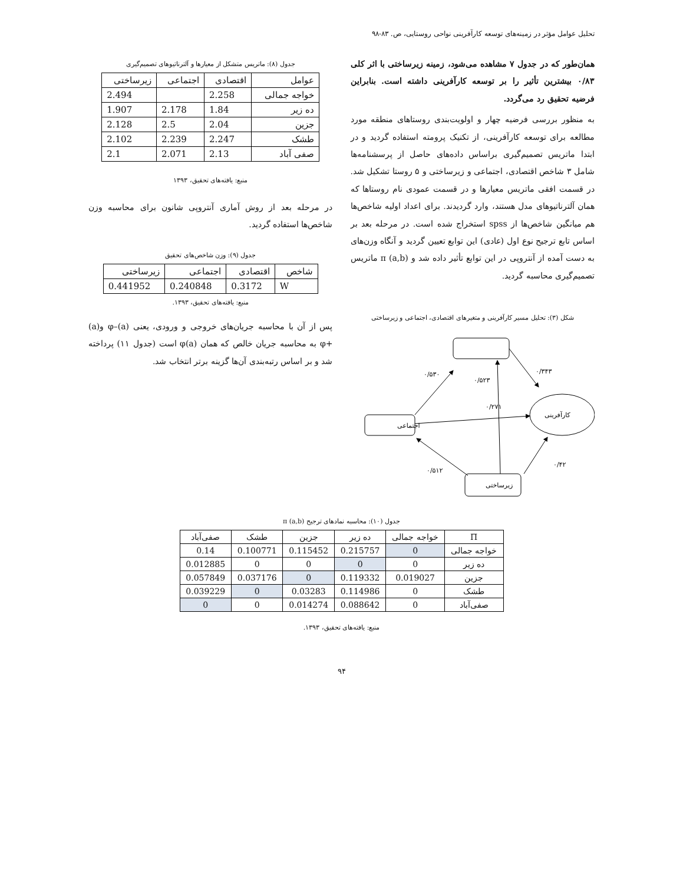تحلیل عوامل مؤثر در زمینه‌های توسعه کارآفرینی نواحی روستایی، ص. ۸۳-۹۸
همان‌طور که در جدول ۷ مشاهده می‌شود، زمینه زیرساختی با اثر کلی ۰/۸۳ بیشترین تأثیر را بر توسعه کارآفرینی داشته است. بنابراین فرضیه تحقیق رد می‌گردد.
به منظور بررسی فرضیه چهار و اولویت‌بندی روستاهای منطقه مورد مطالعه برای توسعه کارآفرینی، از تکنیک پرومته استفاده گردید و در ابتدا ماتریس تصمیم‌گیری براساس داده‌های حاصل از پرسشنامه‌ها شامل ۳ شاخص اقتصادی، اجتماعی و زیرساختی و ۵ روستا تشکیل شد. در قسمت افقی ماتریس معیارها و در قسمت عمودی نام روستاها که همان آلترناتیوهای مدل هستند، وارد گردیدند. برای اعداد اولیه شاخص‌ها هم میانگین شاخص‌ها از spss استخراج شده است. در مرحله بعد بر اساس تابع ترجیح نوع اول (عادی) این توابع تعیین گردید و آنگاه وزن‌های به دست آمده از آنتروپی در این توابع تأثیر داده شد و π (a,b) ماتریس تصمیم‌گیری محاسبه گردید.
شکل (۳): تحلیل مسیر کارآفرینی و متغیرهای اقتصادی، اجتماعی و زیرساختی
اجتماعی
زیرساختی
کارآفرینی
۰/۵۳۰
۰/۵۲۳
۰/۳۴۳
۰/۲۷۱
۰/۵۱۲
۰/۴۲
جدول (۸): ماتریس متشکل از معیارها و آلترناتیوهای تصمیم‌گیری
| عوامل | اقتصادی | اجتماعی | زیرساختی |
| --- | --- | --- | --- |
| خواجه جمالی | 2.258 | | 2.494 |
| ده زیر | 1.84 | 2.178 | 1.907 |
| جزین | 2.04 | 2.5 | 2.128 |
| طشک | 2.247 | 2.239 | 2.102 |
| صفی آباد | 2.13 | 2.071 | 2.1 |
منبع: یافته‌های تحقیق، ۱۳۹۳
در مرحله بعد از روش آماری آنتروپی شانون برای محاسبه وزن شاخص‌ها استفاده گردید.
جدول (۹): وزن شاخص‌های تحقیق
| شاخص | اقتصادی | اجتماعی | زیرساختی |
| --- | --- | --- | --- |
| W | 0.3172 | 0.240848 | 0.441952 |
منبع: یافته‌های تحقیق، ۱۳۹۳.
پس از آن با محاسبه جریان‌های خروجی و ورودی، یعنی (a)–φ و(a) +φ به محاسبه جریان خالص که همان φ(a) است (جدول ۱۱) پرداخته شد و بر اساس رتبه‌بندی آن‌ها گزینه برتر انتخاب شد.
جدول (۱۰): محاسبه نمادهای ترجیح π (a,b)
| Π | خواجه جمالی | ده زیر | جزین | طشک | صفی‌آباد |
| --- | --- | --- | --- | --- | --- |
| خواجه جمالی | 0 | 0.215757 | 0.115452 | 0.100771 | 0.14 |
| ده زیر | 0 | 0 | 0 | 0 | 0.012885 |
| جزین | 0.019027 | 0.119332 | 0 | 0.037176 | 0.057849 |
| طشک | 0 | 0.114986 | 0.03283 | 0 | 0.039229 |
| صفی‌آباد | 0 | 0.088642 | 0.014274 | 0 | 0 |
منبع: یافته‌های تحقیق، ۱۳۹۳.
۹۴